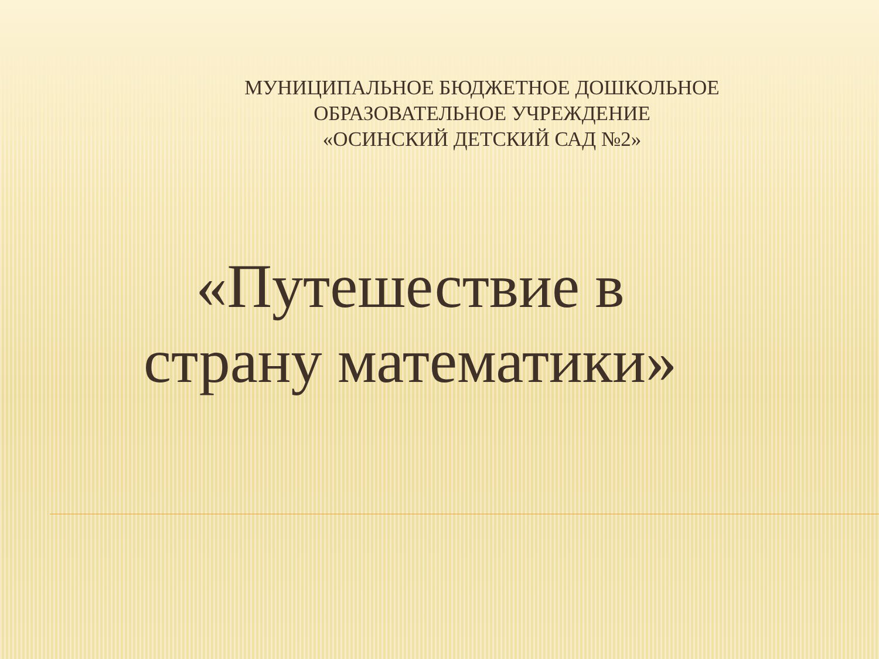МУНИЦИПАЛЬНОЕ БЮДЖЕТНОЕ ДОШКОЛЬНОЕ
ОБРАЗОВАТЕЛЬНОЕ УЧРЕЖДЕНИЕ
«ОСИНСКИЙ ДЕТСКИЙ САД №2»
«Путешествие в
страну математики»